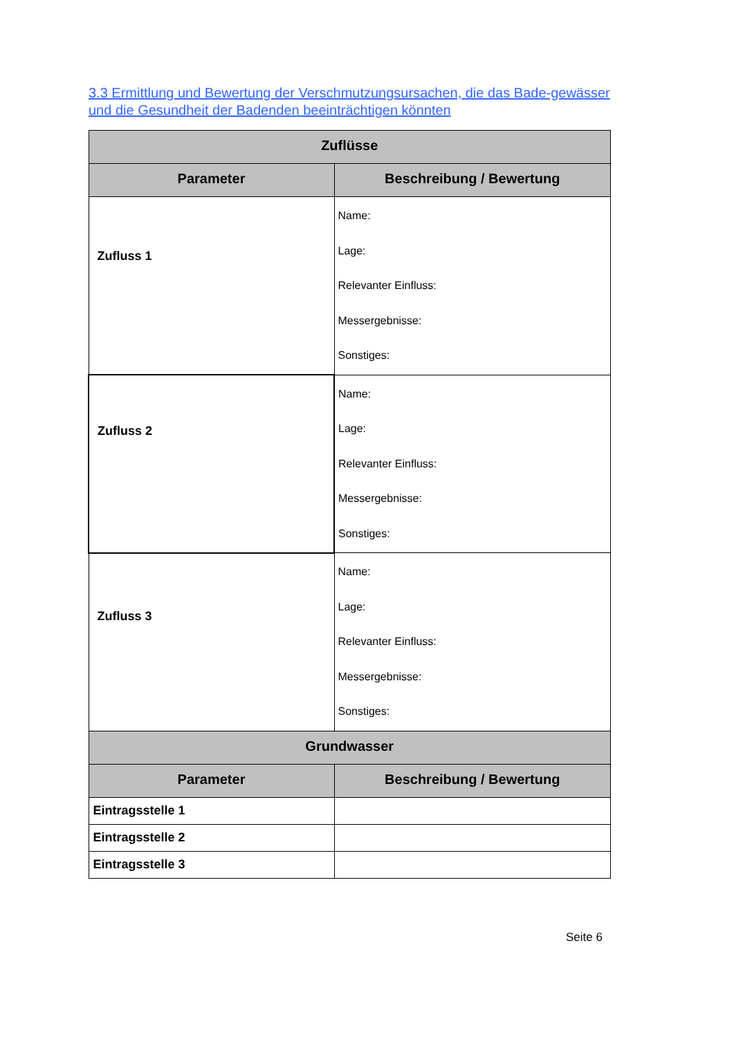3.3 Ermittlung und Bewertung der Verschmutzungsursachen, die das Bade-gewässer und die Gesundheit der Badenden beeinträchtigen könnten
| Zuflüsse | |
| --- | --- |
| Parameter | Beschreibung / Bewertung |
| Zufluss 1 | Name: Lage: Relevanter Einfluss: Messergebnisse: Sonstiges: |
| Zufluss 2 | Name: Lage: Relevanter Einfluss: Messergebnisse: Sonstiges: |
| Zufluss 3 | Name: Lage: Relevanter Einfluss: Messergebnisse: Sonstiges: |
| Grundwasser | |
| Parameter | Beschreibung / Bewertung |
| Eintragsstelle 1 | |
| Eintragsstelle 2 | |
| Eintragsstelle 3 | |
Seite 6